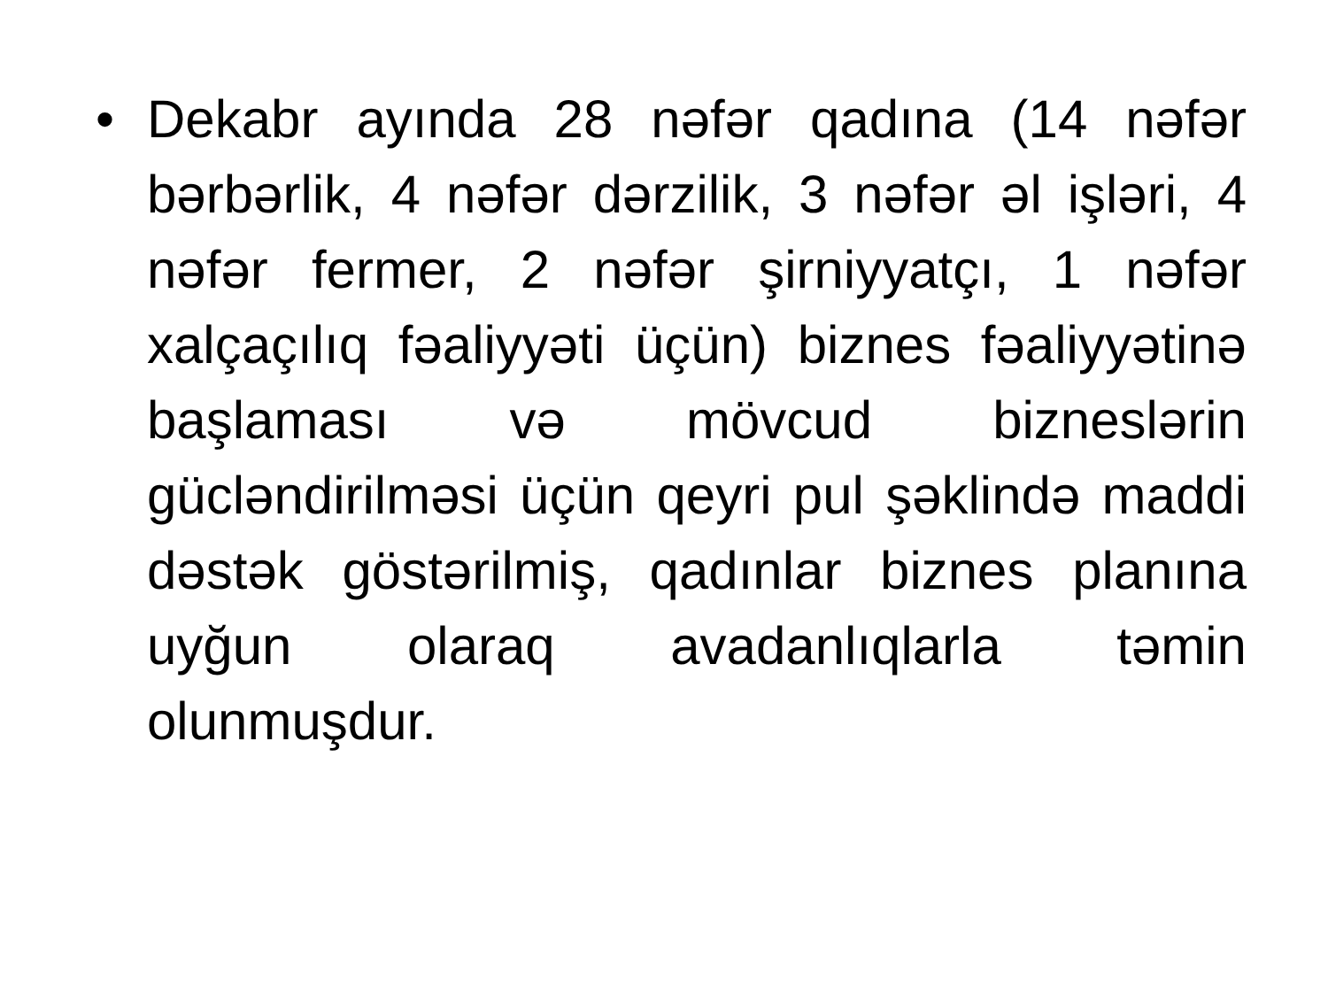•
Dekabr ayında 28 nəfər qadına (14 nəfər bərbərlik, 4 nəfər dərzilik, 3 nəfər əl işləri, 4 nəfər fermer, 2 nəfər şirniyyatçı, 1 nəfər xalçaçılıq fəaliyyəti üçün) biznes fəaliyyətinə başlaması və mövcud bizneslərin gücləndirilməsi üçün qeyri pul şəklində maddi dəstək göstərilmiş, qadınlar biznes planına uyğun olaraq avadanlıqlarla təmin olunmuşdur.